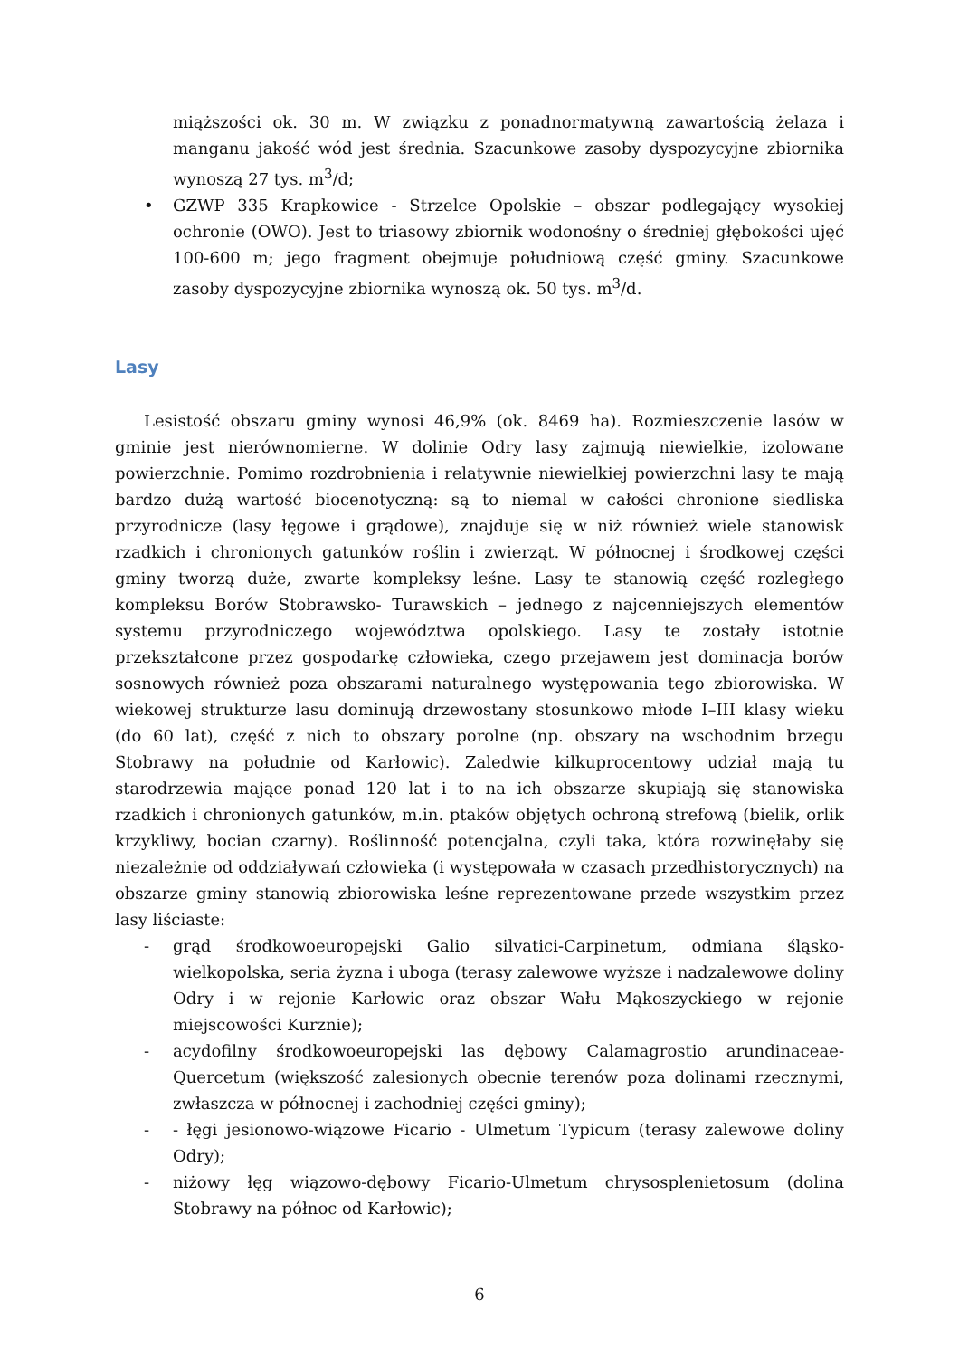miąższości ok. 30 m. W związku z ponadnormatywną zawartością żelaza i manganu jakość wód jest średnia. Szacunkowe zasoby dyspozycyjne zbiornika wynoszą 27 tys. m<sup>3</sup>/d;
• GZWP 335 Krapkowice - Strzelce Opolskie – obszar podlegający wysokiej ochronie (OWO). Jest to triasowy zbiornik wodonośny o średniej głębokości ujęć 100-600 m; jego fragment obejmuje południową część gminy. Szacunkowe zasoby dyspozycyjne zbiornika wynoszą ok. 50 tys. m<sup>3</sup>/d.
Lasy
Lesistość obszaru gminy wynosi 46,9% (ok. 8469 ha). Rozmieszczenie lasów w gminie jest nierównomierne. W dolinie Odry lasy zajmują niewielkie, izolowane powierzchnie. Pomimo rozdrobnienia i relatywnie niewielkiej powierzchni lasy te mają bardzo dużą wartość biocenotyczną: są to niemal w całości chronione siedliska przyrodnicze (lasy łęgowe i grądowe), znajduje się w niż również wiele stanowisk rzadkich i chronionych gatunków roślin i zwierząt. W północnej i środkowej części gminy tworzą duże, zwarte kompleksy leśne. Lasy te stanowią część rozległego kompleksu Borów Stobrawsko- Turawskich – jednego z najcenniejszych elementów systemu przyrodniczego województwa opolskiego. Lasy te zostały istotnie przekształcone przez gospodarkę człowieka, czego przejawem jest dominacja borów sosnowych również poza obszarami naturalnego występowania tego zbiorowiska. W wiekowej strukturze lasu dominują drzewostany stosunkowo młode I–III klasy wieku (do 60 lat), część z nich to obszary porolne (np. obszary na wschodnim brzegu Stobrawy na południe od Karłowic). Zaledwie kilkuprocentowy udział mają tu starodrzewia mające ponad 120 lat i to na ich obszarze skupiają się stanowiska rzadkich i chronionych gatunków, m.in. ptaków objętych ochroną strefową (bielik, orlik krzykliwy, bocian czarny). Roślinność potencjalna, czyli taka, która rozwinęłaby się niezależnie od oddziaływań człowieka (i występowała w czasach przedhistorycznych) na obszarze gminy stanowią zbiorowiska leśne reprezentowane przede wszystkim przez lasy liściaste:
- grąd środkowoeuropejski Galio silvatici-Carpinetum, odmiana śląsko-wielkopolska, seria żyzna i uboga (terasy zalewowe wyższe i nadzalewowe doliny Odry i w rejonie Karłowic oraz obszar Wału Mąkoszyckiego w rejonie miejscowości Kurznie);
- acydofilny środkowoeuropejski las dębowy Calamagrostio arundinaceae-Quercetum (większość zalesionych obecnie terenów poza dolinami rzecznymi, zwłaszcza w północnej i zachodniej części gminy);
- - łęgi jesionowo-wiązowe Ficario - Ulmetum Typicum (terasy zalewowe doliny Odry);
- niżowy łęg wiązowo-dębowy Ficario-Ulmetum chrysosplenietosum (dolina Stobrawy na północ od Karłowic);
6